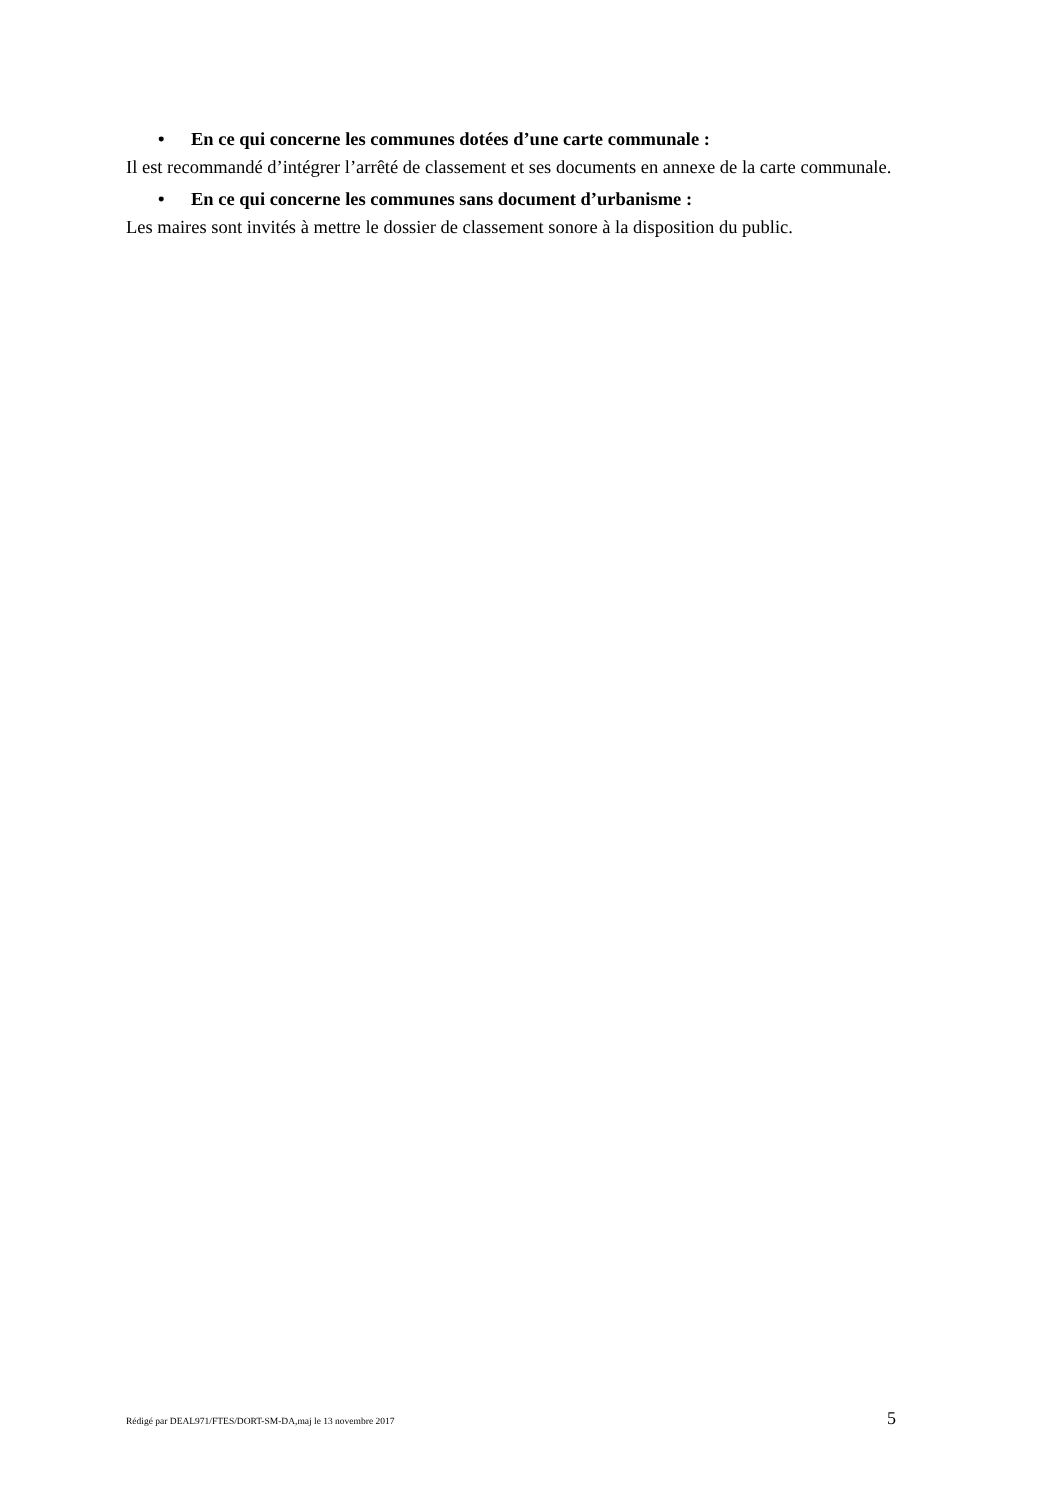• En ce qui concerne les communes dotées d’une carte communale :
Il est recommandé d’intégrer l’arrêté de classement et ses documents en annexe de la carte communale.
• En ce qui concerne les communes sans document d’urbanisme :
Les maires sont invités à mettre le dossier de classement sonore à la disposition du public.
Rédigé par DEAL971/FTES/DORT-SM-DA,maj le 13 novembre 2017 5